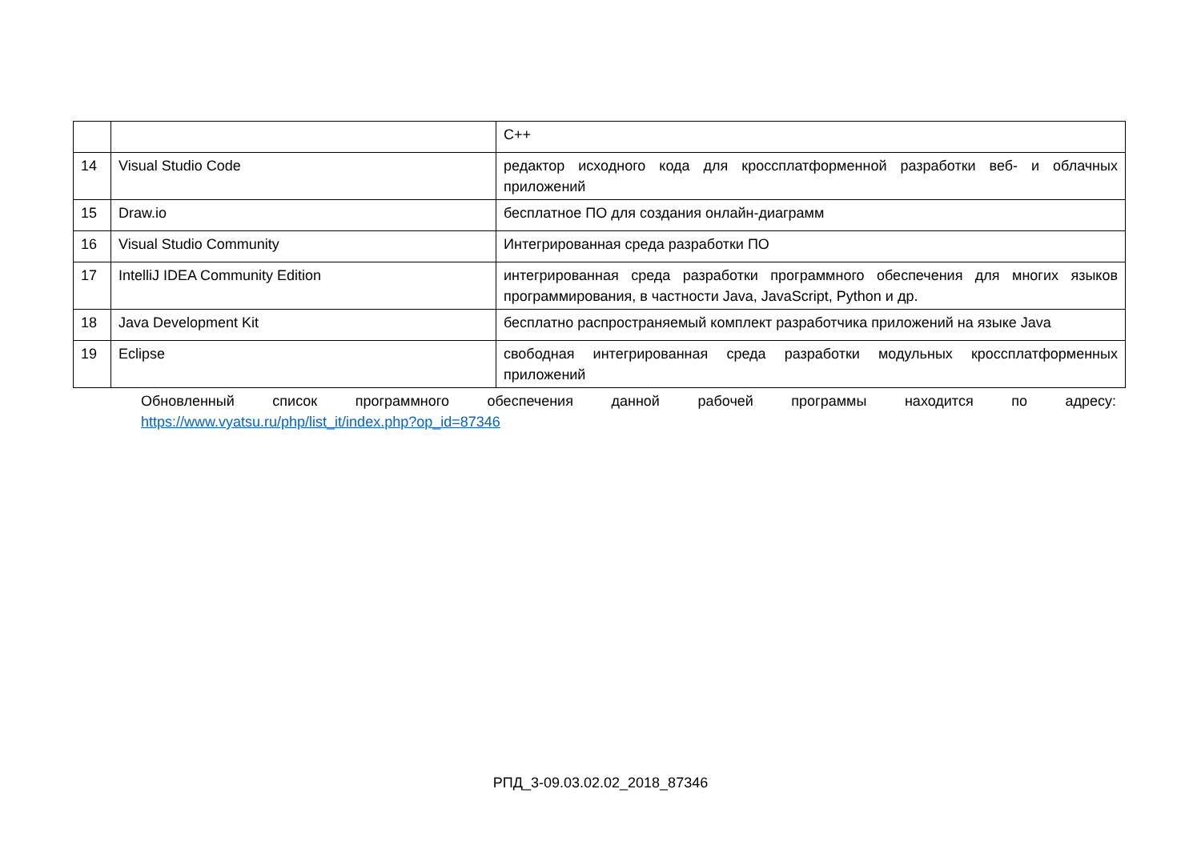| | | C++ |
| 14 | Visual Studio Code | редактор исходного кода для кроссплатформенной разработки веб- и облачных приложений |
| 15 | Draw.io | бесплатное ПО для создания онлайн-диаграмм |
| 16 | Visual Studio Community | Интегрированная среда разработки ПО |
| 17 | IntelliJ IDEA Community Edition | интегрированная среда разработки программного обеспечения для многих языков программирования, в частности Java, JavaScript, Python и др. |
| 18 | Java Development Kit | бесплатно распространяемый комплект разработчика приложений на языке Java |
| 19 | Eclipse | свободная интегрированная среда разработки модульных кроссплатформенных приложений |
Обновленный список программного обеспечения данной рабочей программы находится по адресу:
https://www.vyatsu.ru/php/list_it/index.php?op_id=87346
РПД_3-09.03.02.02_2018_87346